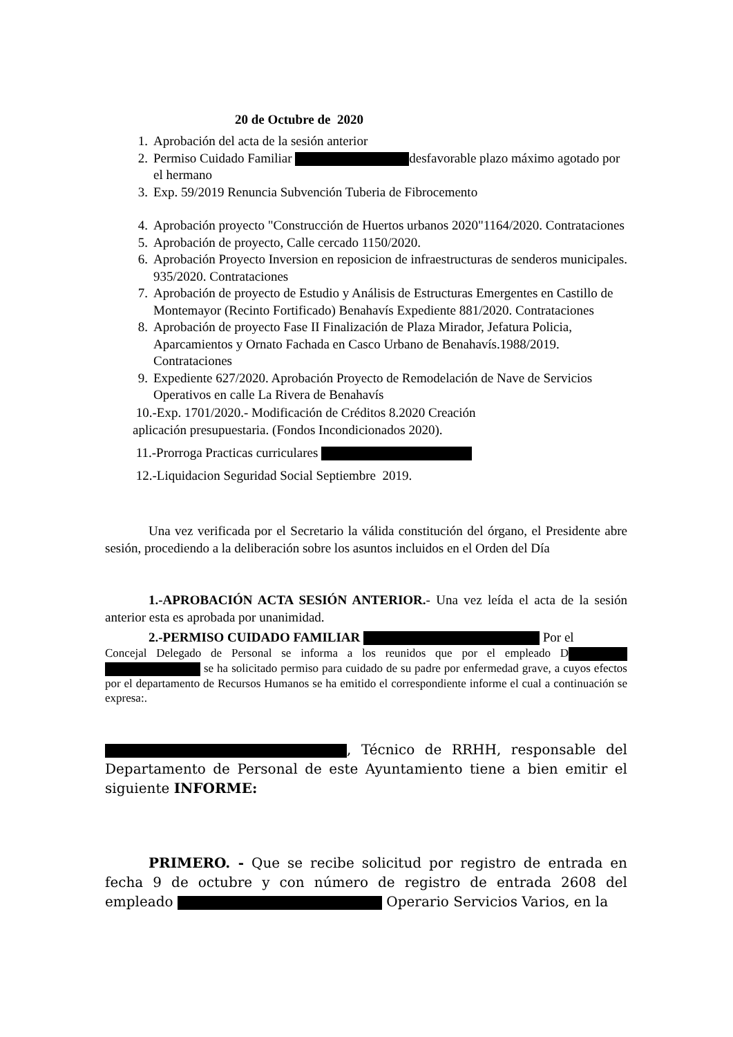20 de Octubre de 2020
1. Aprobación del acta de la sesión anterior
2. Permiso Cuidado Familiar desfavorable plazo máximo agotado por el hermano
3. Exp. 59/2019 Renuncia Subvención Tuberia de Fibrocemento
4. Aprobación proyecto "Construcción de Huertos urbanos 2020"1164/2020. Contrataciones
5. Aprobación de proyecto, Calle cercado 1150/2020.
6. Aprobación Proyecto Inversion en reposicion de infraestructuras de senderos municipales. 935/2020. Contrataciones
7. Aprobación de proyecto de Estudio y Análisis de Estructuras Emergentes en Castillo de Montemayor (Recinto Fortificado) Benahavís Expediente 881/2020. Contrataciones
8. Aprobación de proyecto Fase II Finalización de Plaza Mirador, Jefatura Policia, Aparcamientos y Ornato Fachada en Casco Urbano de Benahavís.1988/2019. Contrataciones
9. Expediente 627/2020. Aprobación Proyecto de Remodelación de Nave de Servicios Operativos en calle La Rivera de Benahavís
10.-Exp. 1701/2020.- Modificación de Créditos 8.2020 Creación
aplicación presupuestaria. (Fondos Incondicionados 2020).
11.-Prorroga Practicas curriculares
12.-Liquidacion Seguridad Social Septiembre 2019.
Una vez verificada por el Secretario la válida constitución del órgano, el Presidente abre sesión, procediendo a la deliberación sobre los asuntos incluidos en el Orden del Día
1.-APROBACIÓN ACTA SESIÓN ANTERIOR.- Una vez leída el acta de la sesión anterior esta es aprobada por unanimidad.
2.-PERMISO CUIDADO FAMILIAR Por el
Concejal Delegado de Personal se informa a los reunidos que por el empleado D se ha solicitado permiso para cuidado de su padre por enfermedad grave, a cuyos efectos por el departamento de Recursos Humanos se ha emitido el correspondiente informe el cual a continuación se expresa:.
, Técnico de RRHH, responsable del Departamento de Personal de este Ayuntamiento tiene a bien emitir el siguiente INFORME:
PRIMERO. - Que se recibe solicitud por registro de entrada en fecha 9 de octubre y con número de registro de entrada 2608 del empleado Operario Servicios Varios, en la